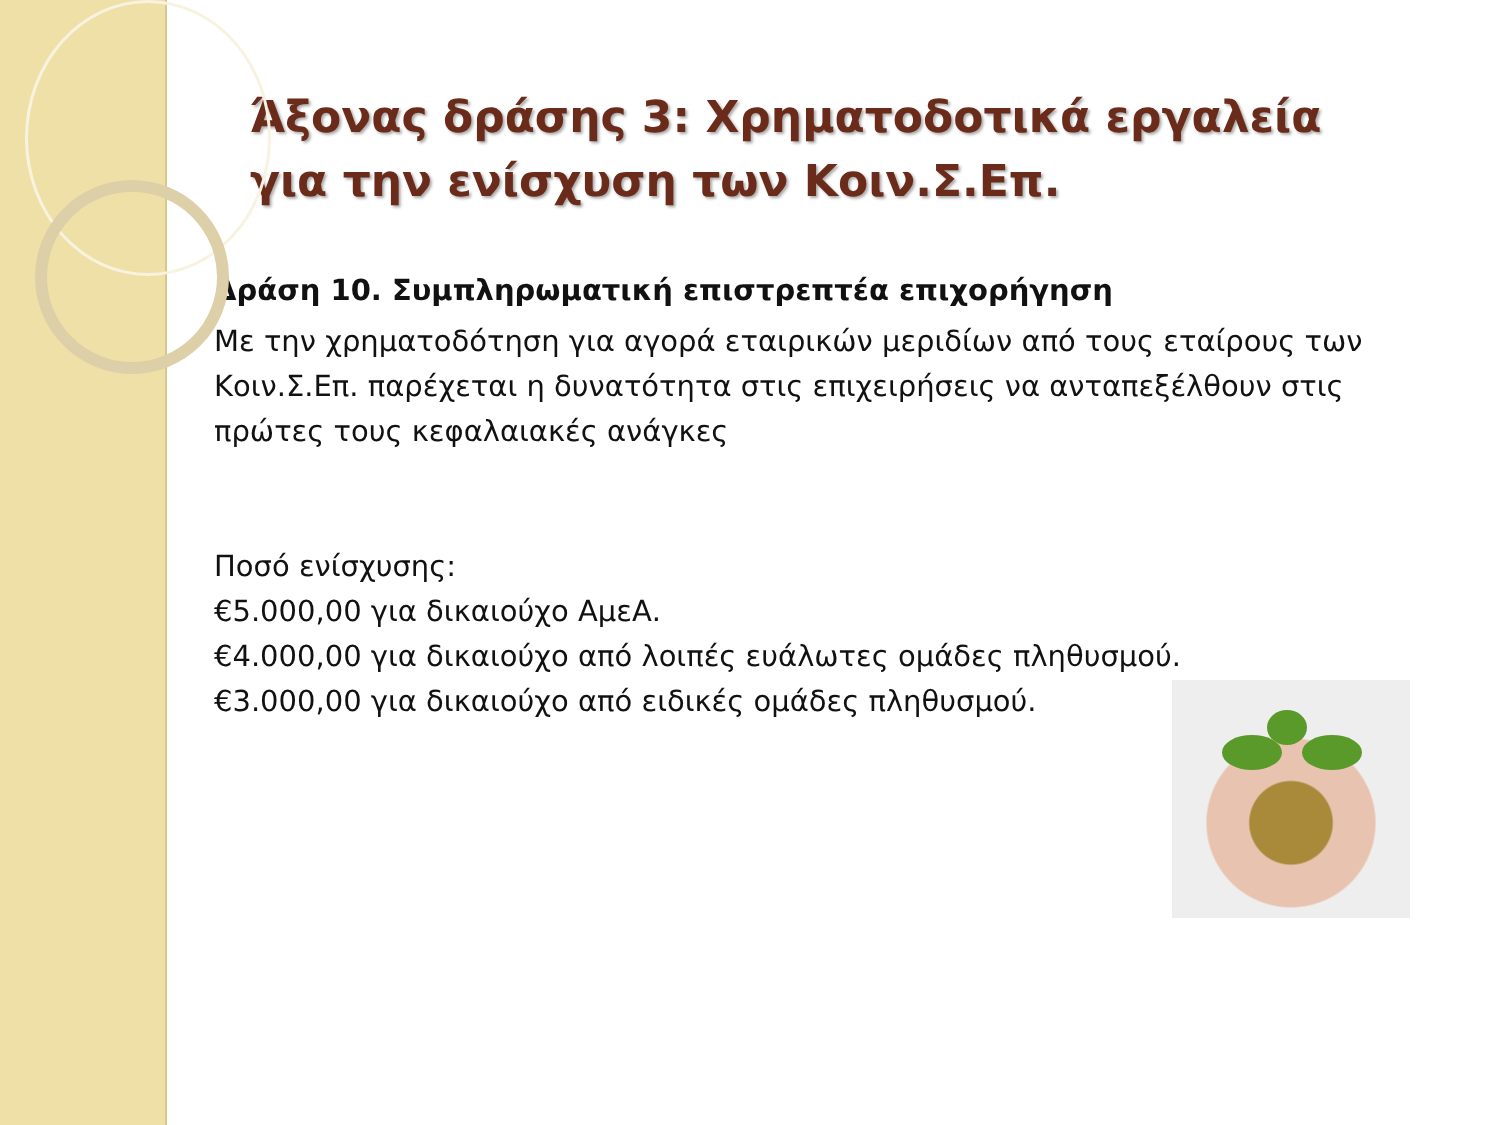Άξονας δράσης 3: Χρηματοδοτικά εργαλεία για την ενίσχυση των Κοιν.Σ.Επ.
Δράση 10. Συμπληρωματική επιστρεπτέα επιχορήγηση
Με την χρηματοδότηση για αγορά εταιρικών μεριδίων από τους εταίρους των Κοιν.Σ.Επ. παρέχεται η δυνατότητα στις επιχειρήσεις να ανταπεξέλθουν στις πρώτες τους κεφαλαιακές ανάγκες
Ποσό ενίσχυσης:
€5.000,00 για δικαιούχο ΑμεΑ.
€4.000,00 για δικαιούχο από λοιπές ευάλωτες ομάδες πληθυσμού.
€3.000,00 για δικαιούχο από ειδικές ομάδες πληθυσμού.